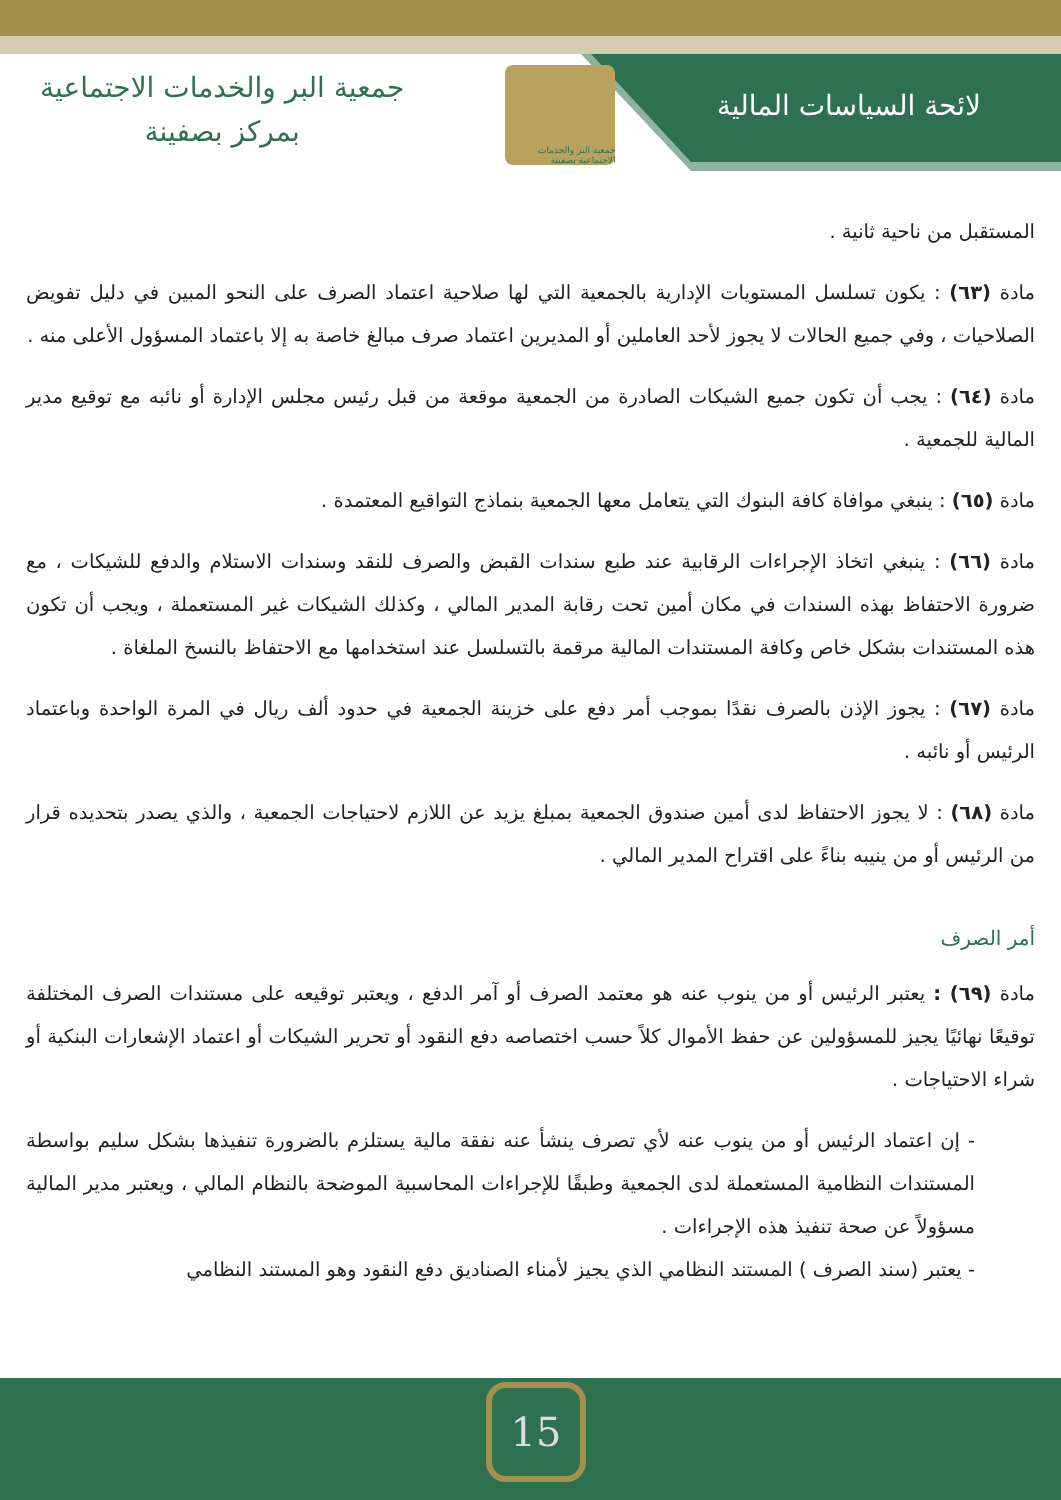لائحة السياسات المالية
جمعية البر والخدمات الاجتماعية بصفينة
جمعية البر والخدمات الاجتماعية
بمركز بصفينة
المستقبل من ناحية ثانية .
مادة (٦٣) : يكون تسلسل المستويات الإدارية بالجمعية التي لها صلاحية اعتماد الصرف على النحو المبين في دليل تفويض الصلاحيات ، وفي جميع الحالات لا يجوز لأحد العاملين أو المديرين اعتماد صرف مبالغ خاصة به إلا باعتماد المسؤول الأعلى منه .
مادة (٦٤) : يجب أن تكون جميع الشيكات الصادرة من الجمعية موقعة من قبل رئيس مجلس الإدارة أو نائبه مع توقيع مدير المالية للجمعية .
مادة (٦٥) : ينبغي موافاة كافة البنوك التي يتعامل معها الجمعية بنماذج التواقيع المعتمدة .
مادة (٦٦) : ينبغي اتخاذ الإجراءات الرقابية عند طبع سندات القبض والصرف للنقد وسندات الاستلام والدفع للشيكات ، مع ضرورة الاحتفاظ بهذه السندات في مكان أمين تحت رقابة المدير المالي ، وكذلك الشيكات غير المستعملة ، ويجب أن تكون هذه المستندات بشكل خاص وكافة المستندات المالية مرقمة بالتسلسل عند استخدامها مع الاحتفاظ بالنسخ الملغاة .
مادة (٦٧) : يجوز الإذن بالصرف نقدًا بموجب أمر دفع على خزينة الجمعية في حدود ألف ريال في المرة الواحدة وباعتماد الرئيس أو نائبه .
مادة (٦٨) : لا يجوز الاحتفاظ لدى أمين صندوق الجمعية بمبلغ يزيد عن اللازم لاحتياجات الجمعية ، والذي يصدر بتحديده قرار من الرئيس أو من ينيبه بناءً على اقتراح المدير المالي .
أمر الصرف
مادة (٦٩) : يعتبر الرئيس أو من ينوب عنه هو معتمد الصرف أو آمر الدفع ، ويعتبر توقيعه على مستندات الصرف المختلفة توقيعًا نهائيًا يجيز للمسؤولين عن حفظ الأموال كلاً حسب اختصاصه دفع النقود أو تحرير الشيكات أو اعتماد الإشعارات البنكية أو شراء الاحتياجات .
- إن اعتماد الرئيس أو من ينوب عنه لأي تصرف ينشأ عنه نفقة مالية يستلزم بالضرورة تنفيذها بشكل سليم بواسطة المستندات النظامية المستعملة لدى الجمعية وطبقًا للإجراءات المحاسبية الموضحة بالنظام المالي ، ويعتبر مدير المالية مسؤولاً عن صحة تنفيذ هذه الإجراءات .
- يعتبر (سند الصرف ) المستند النظامي الذي يجيز لأمناء الصناديق دفع النقود وهو المستند النظامي
15